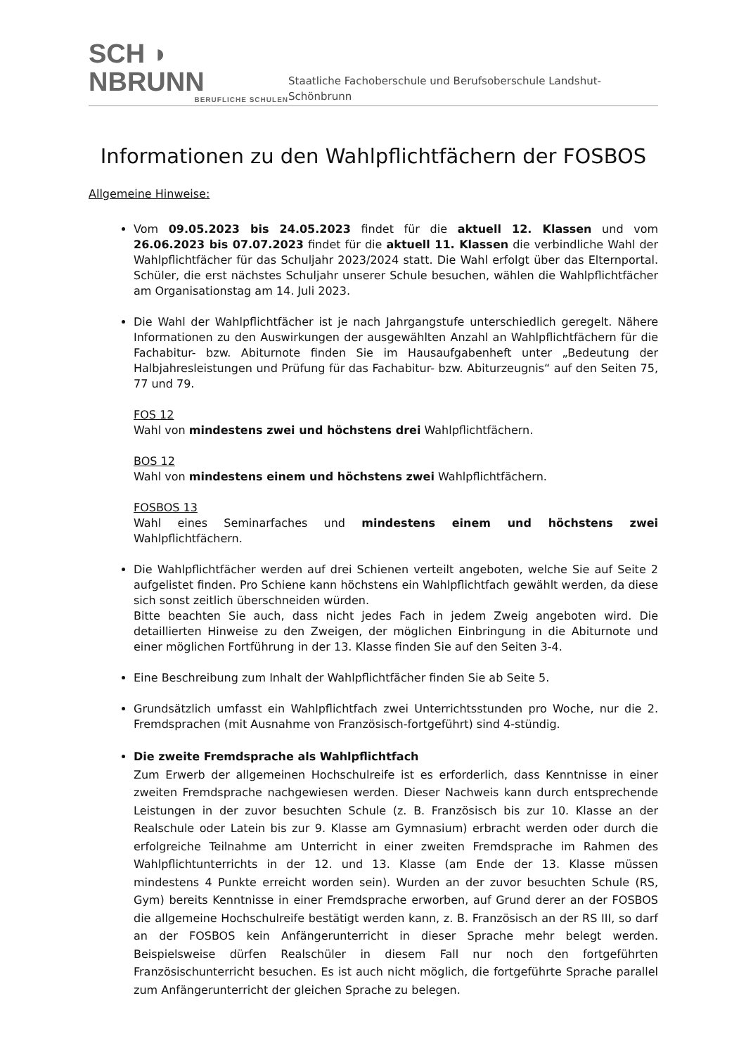SCH ◗ NBRUNN
BERUFLICHE SCHULEN
Staatliche Fachoberschule und Berufsoberschule Landshut-Schönbrunn
Informationen zu den Wahlpflichtfächern der FOSBOS
Allgemeine Hinweise:
Vom 09.05.2023 bis 24.05.2023 findet für die aktuell 12. Klassen und vom 26.06.2023 bis 07.07.2023 findet für die aktuell 11. Klassen die verbindliche Wahl der Wahlpflichtfächer für das Schuljahr 2023/2024 statt. Die Wahl erfolgt über das Elternportal. Schüler, die erst nächstes Schuljahr unserer Schule besuchen, wählen die Wahlpflichtfächer am Organisationstag am 14. Juli 2023.
Die Wahl der Wahlpflichtfächer ist je nach Jahrgangstufe unterschiedlich geregelt. Nähere Informationen zu den Auswirkungen der ausgewählten Anzahl an Wahlpflichtfächern für die Fachabitur- bzw. Abiturnote finden Sie im Hausaufgabenheft unter „Bedeutung der Halbjahresleistungen und Prüfung für das Fachabitur- bzw. Abiturzeugnis“ auf den Seiten 75, 77 und 79.
FOS 12
Wahl von mindestens zwei und höchstens drei Wahlpflichtfächern.
BOS 12
Wahl von mindestens einem und höchstens zwei Wahlpflichtfächern.
FOSBOS 13
Wahl eines Seminarfaches und mindestens einem und höchstens zwei Wahlpflichtfächern.
Die Wahlpflichtfächer werden auf drei Schienen verteilt angeboten, welche Sie auf Seite 2 aufgelistet finden. Pro Schiene kann höchstens ein Wahlpflichtfach gewählt werden, da diese sich sonst zeitlich überschneiden würden.
Bitte beachten Sie auch, dass nicht jedes Fach in jedem Zweig angeboten wird. Die detaillierten Hinweise zu den Zweigen, der möglichen Einbringung in die Abiturnote und einer möglichen Fortführung in der 13. Klasse finden Sie auf den Seiten 3-4.
Eine Beschreibung zum Inhalt der Wahlpflichtfächer finden Sie ab Seite 5.
Grundsätzlich umfasst ein Wahlpflichtfach zwei Unterrichtsstunden pro Woche, nur die 2. Fremdsprachen (mit Ausnahme von Französisch-fortgeführt) sind 4-stündig.
Die zweite Fremdsprache als Wahlpflichtfach
Zum Erwerb der allgemeinen Hochschulreife ist es erforderlich, dass Kenntnisse in einer zweiten Fremdsprache nachgewiesen werden. Dieser Nachweis kann durch entsprechende Leistungen in der zuvor besuchten Schule (z. B. Französisch bis zur 10. Klasse an der Realschule oder Latein bis zur 9. Klasse am Gymnasium) erbracht werden oder durch die erfolgreiche Teilnahme am Unterricht in einer zweiten Fremdsprache im Rahmen des Wahlpflichtunterrichts in der 12. und 13. Klasse (am Ende der 13. Klasse müssen mindestens 4 Punkte erreicht worden sein). Wurden an der zuvor besuchten Schule (RS, Gym) bereits Kenntnisse in einer Fremdsprache erworben, auf Grund derer an der FOSBOS die allgemeine Hochschulreife bestätigt werden kann, z. B. Französisch an der RS III, so darf an der FOSBOS kein Anfängerunterricht in dieser Sprache mehr belegt werden. Beispielsweise dürfen Realschüler in diesem Fall nur noch den fortgeführten Französischunterricht besuchen. Es ist auch nicht möglich, die fortgeführte Sprache parallel zum Anfängerunterricht der gleichen Sprache zu belegen.